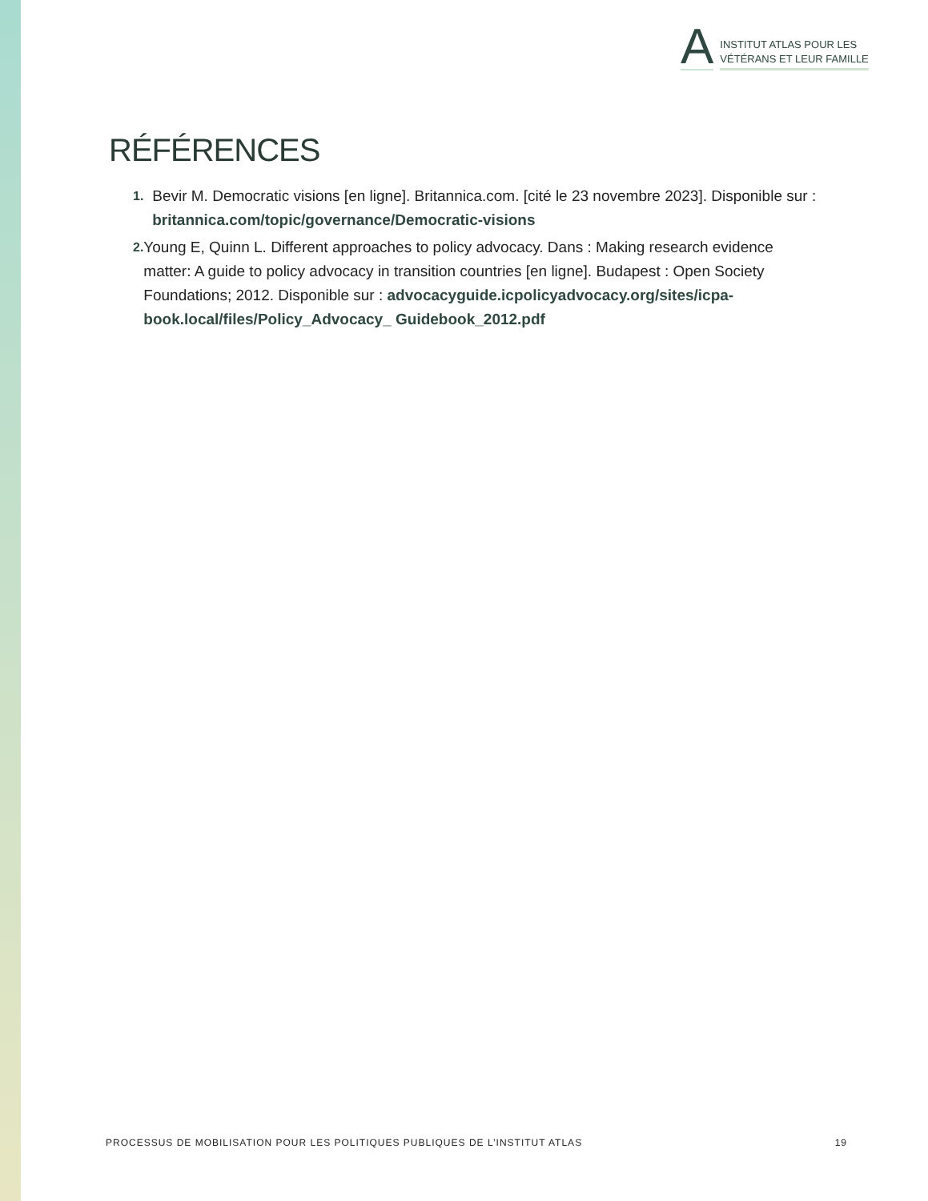A
INSTITUT ATLAS POUR LES
VÉTÉRANS ET LEUR FAMILLE
RÉFÉRENCES
1. Bevir M. Democratic visions [en ligne]. Britannica.com. [cité le 23 novembre 2023]. Disponible sur : britannica.com/topic/governance/Democratic-visions
2. Young E, Quinn L. Different approaches to policy advocacy. Dans : Making research evidence matter: A guide to policy advocacy in transition countries [en ligne]. Budapest : Open Society Foundations; 2012. Disponible sur : advocacyguide.icpolicyadvocacy.org/sites/icpa-book.local/files/Policy_Advocacy_ Guidebook_2012.pdf
PROCESSUS DE MOBILISATION POUR LES POLITIQUES PUBLIQUES DE L’INSTITUT ATLAS 19